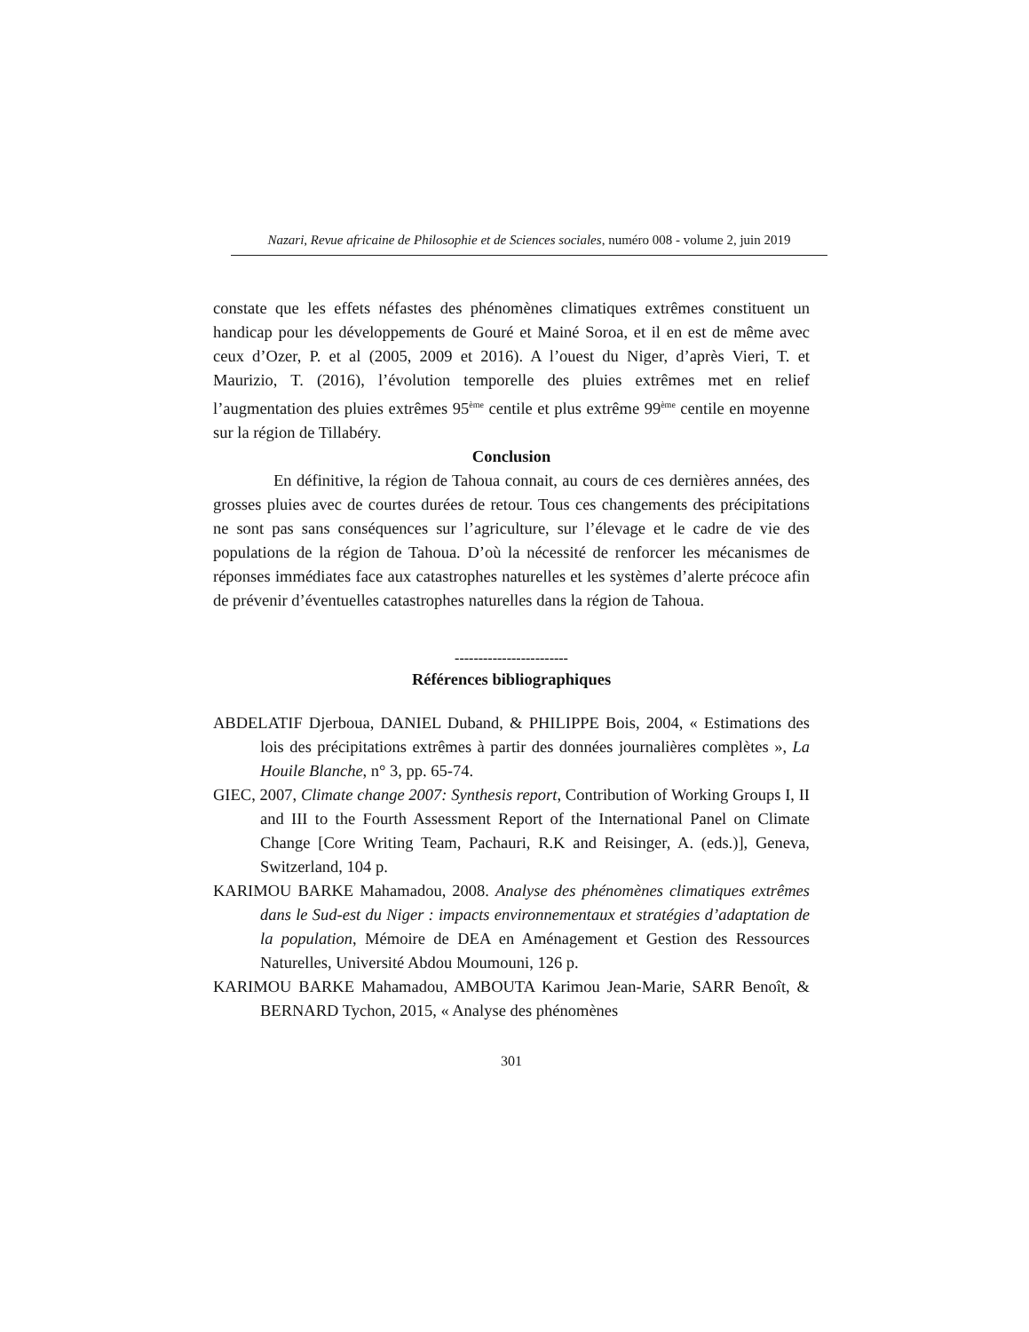Nazari, Revue africaine de Philosophie et de Sciences sociales, numéro 008 - volume 2, juin 2019
constate que les effets néfastes des phénomènes climatiques extrêmes constituent un handicap pour les développements de Gouré et Mainé Soroa, et il en est de même avec ceux d’Ozer, P. et al (2005, 2009 et 2016). A l’ouest du Niger, d’après Vieri, T. et Maurizio, T. (2016), l’évolution temporelle des pluies extrêmes met en relief l’augmentation des pluies extrêmes 95<sup>ème</sup> centile et plus extrême 99<sup>ème</sup> centile en moyenne sur la région de Tillabéry.
Conclusion
En définitive, la région de Tahoua connait, au cours de ces dernières années, des grosses pluies avec de courtes durées de retour. Tous ces changements des précipitations ne sont pas sans conséquences sur l’agriculture, sur l’élevage et le cadre de vie des populations de la région de Tahoua. D’où la nécessité de renforcer les mécanismes de réponses immédiates face aux catastrophes naturelles et les systèmes d’alerte précoce afin de prévenir d’éventuelles catastrophes naturelles dans la région de Tahoua.
------------------------
Références bibliographiques
ABDELATIF Djerboua, DANIEL Duband, & PHILIPPE Bois, 2004, « Estimations des lois des précipitations extrêmes à partir des données journalières complètes », La Houile Blanche, n° 3, pp. 65-74.
GIEC, 2007, Climate change 2007: Synthesis report, Contribution of Working Groups I, II and III to the Fourth Assessment Report of the International Panel on Climate Change [Core Writing Team, Pachauri, R.K and Reisinger, A. (eds.)], Geneva, Switzerland, 104 p.
KARIMOU BARKE Mahamadou, 2008. Analyse des phénomènes climatiques extrêmes dans le Sud-est du Niger : impacts environnementaux et stratégies d’adaptation de la population, Mémoire de DEA en Aménagement et Gestion des Ressources Naturelles, Université Abdou Moumouni, 126 p.
KARIMOU BARKE Mahamadou, AMBOUTA Karimou Jean-Marie, SARR Benoît, & BERNARD Tychon, 2015, « Analyse des phénomènes
301